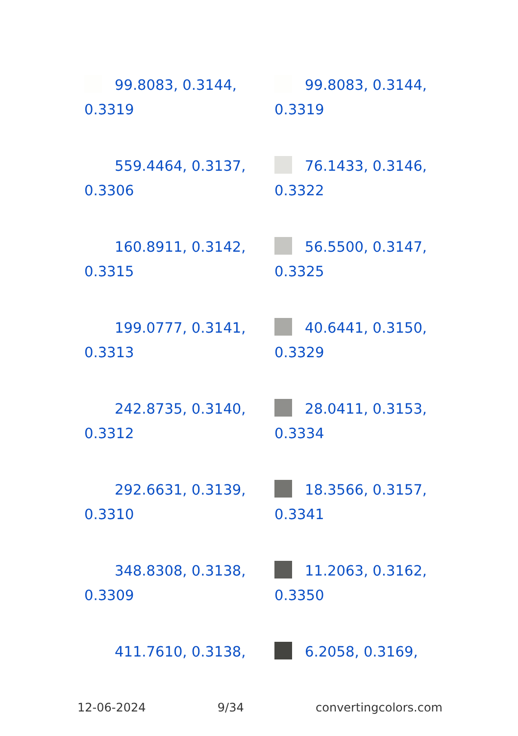99.8083, 0.3144, 0.3319
99.8083, 0.3144, 0.3319
559.4464, 0.3137, 0.3306
76.1433, 0.3146, 0.3322
160.8911, 0.3142, 0.3315
56.5500, 0.3147, 0.3325
199.0777, 0.3141, 0.3313
40.6441, 0.3150, 0.3329
242.8735, 0.3140, 0.3312
28.0411, 0.3153, 0.3334
292.6631, 0.3139, 0.3310
18.3566, 0.3157, 0.3341
348.8308, 0.3138, 0.3309
11.2063, 0.3162, 0.3350
411.7610, 0.3138,
6.2058, 0.3169,
12-06-2024 9/34 convertingcolors.com